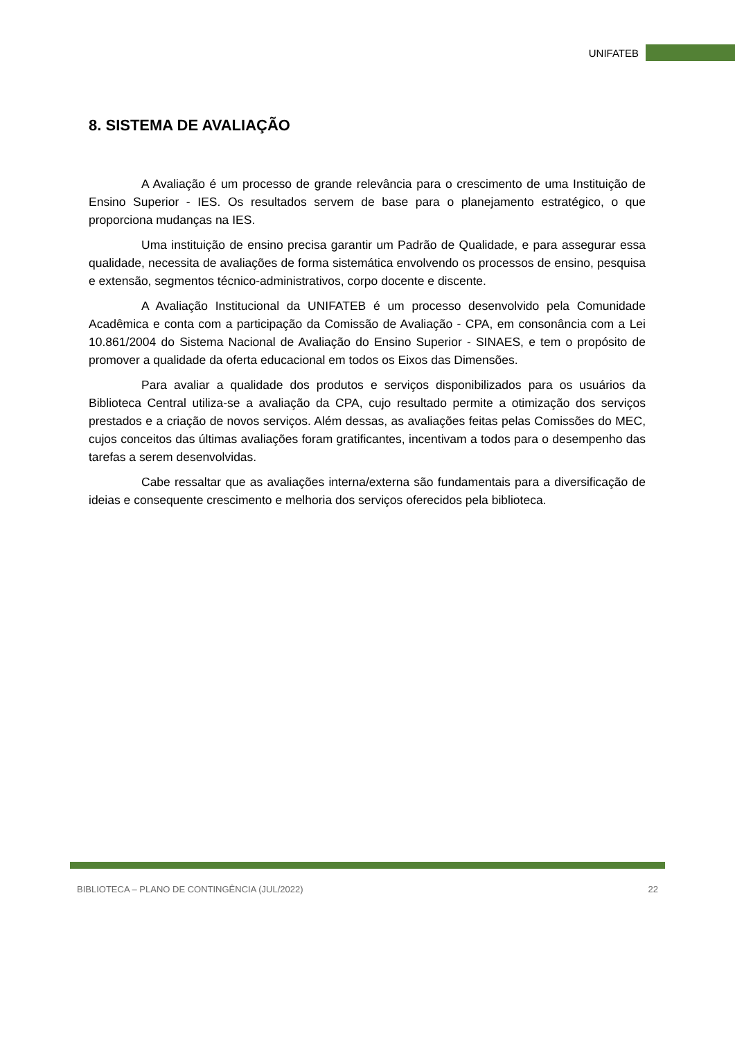UNIFATEB
8. SISTEMA DE AVALIAÇÃO
A Avaliação é um processo de grande relevância para o crescimento de uma Instituição de Ensino Superior - IES. Os resultados servem de base para o planejamento estratégico, o que proporciona mudanças na IES.
Uma instituição de ensino precisa garantir um Padrão de Qualidade, e para assegurar essa qualidade, necessita de avaliações de forma sistemática envolvendo os processos de ensino, pesquisa e extensão, segmentos técnico-administrativos, corpo docente e discente.
A Avaliação Institucional da UNIFATEB é um processo desenvolvido pela Comunidade Acadêmica e conta com a participação da Comissão de Avaliação - CPA, em consonância com a Lei 10.861/2004 do Sistema Nacional de Avaliação do Ensino Superior - SINAES, e tem o propósito de promover a qualidade da oferta educacional em todos os Eixos das Dimensões.
Para avaliar a qualidade dos produtos e serviços disponibilizados para os usuários da Biblioteca Central utiliza-se a avaliação da CPA, cujo resultado permite a otimização dos serviços prestados e a criação de novos serviços. Além dessas, as avaliações feitas pelas Comissões do MEC, cujos conceitos das últimas avaliações foram gratificantes, incentivam a todos para o desempenho das tarefas a serem desenvolvidas.
Cabe ressaltar que as avaliações interna/externa são fundamentais para a diversificação de ideias e consequente crescimento e melhoria dos serviços oferecidos pela biblioteca.
BIBLIOTECA – PLANO DE CONTINGÊNCIA (JUL/2022) 22